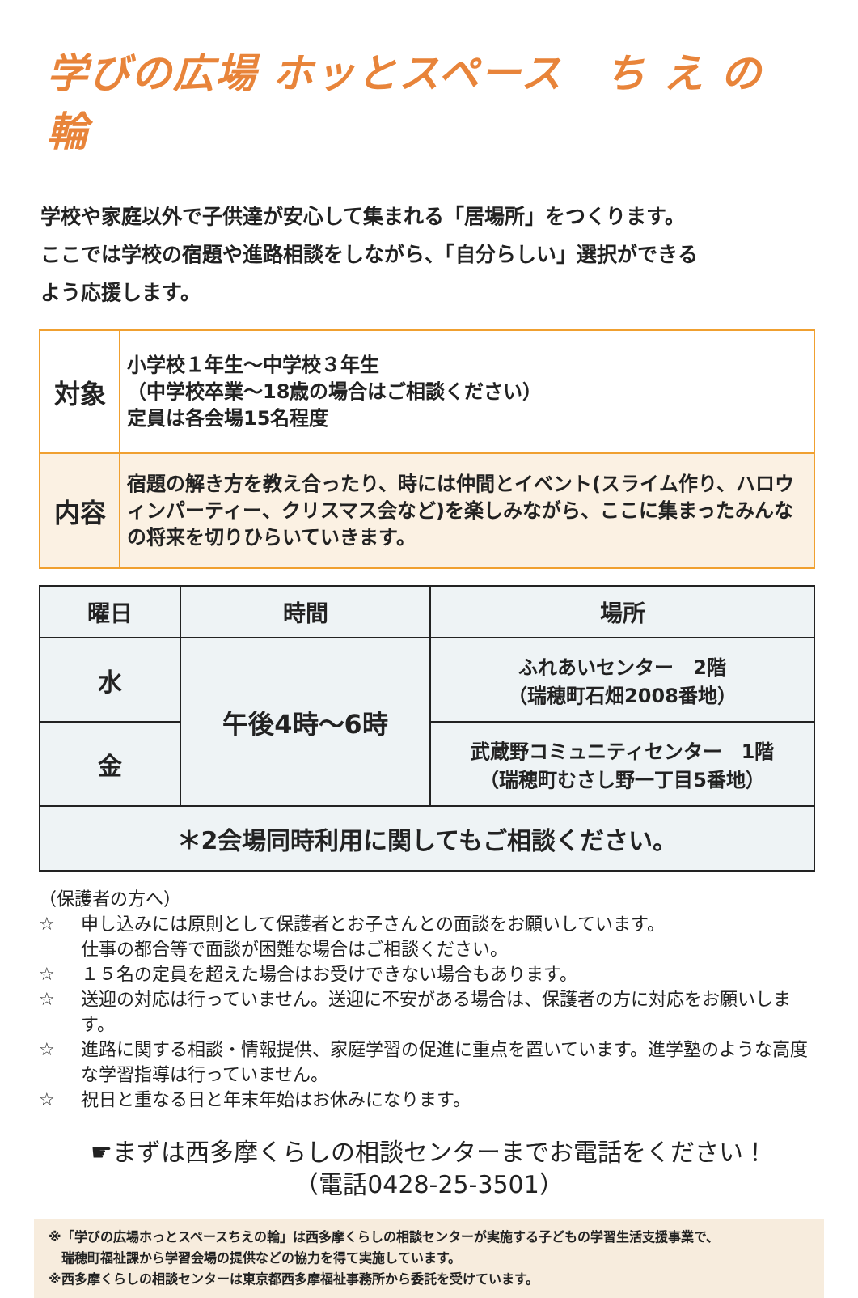学びの広場 ホッとスペース　ち え の 輪
学校や家庭以外で子供達が安心して集まれる「居場所」をつくります。
ここでは学校の宿題や進路相談をしながら、「自分らしい」選択ができる
よう応援します。
| 対象 | 小学校１年生～中学校３年生 （中学校卒業～18歳の場合はご相談ください） 定員は各会場15名程度 |
| 内容 | 宿題の解き方を教え合ったり、時には仲間とイベント(スライム作り、ハロウィンパーティー、クリスマス会など)を楽しみながら、ここに集まったみんなの将来を切りひらいていきます。 |
| 曜日 | 時間 | 場所 |
| --- | --- | --- |
| 水 | 午後4時～6時 | ふれあいセンター 2階 （瑞穂町石畑2008番地） |
| 金 | | 武蔵野コミュニティセンター 1階 （瑞穂町むさし野一丁目5番地） |
| ＊2会場同時利用に関してもご相談ください。 | | |
（保護者の方へ）
☆ 申し込みには原則として保護者とお子さんとの面談をお願いしています。
仕事の都合等で面談が困難な場合はご相談ください。
☆ １５名の定員を超えた場合はお受けできない場合もあります。
☆ 送迎の対応は行っていません。送迎に不安がある場合は、保護者の方に対応をお願いします。
☆ 進路に関する相談・情報提供、家庭学習の促進に重点を置いています。進学塾のような高度な学習指導は行っていません。
☆ 祝日と重なる日と年末年始はお休みになります。
☛まずは西多摩くらしの相談センターまでお電話をください！
（電話0428-25-3501）
※「学びの広場ホっとスペースちえの輪」は西多摩くらしの相談センターが実施する子どもの学習生活支援事業で、
　瑞穂町福祉課から学習会場の提供などの協力を得て実施しています。
※西多摩くらしの相談センターは東京都西多摩福祉事務所から委託を受けています。